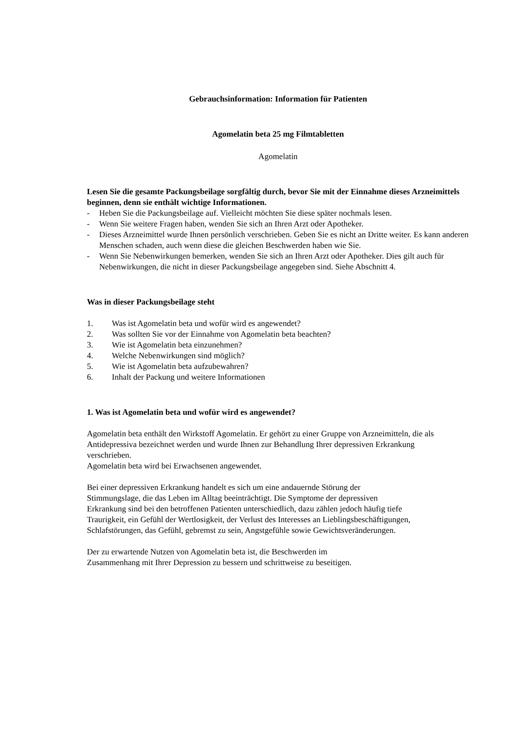Gebrauchsinformation: Information für Patienten
Agomelatin beta 25 mg Filmtabletten
Agomelatin
Lesen Sie die gesamte Packungsbeilage sorgfältig durch, bevor Sie mit der Einnahme dieses Arzneimittels beginnen, denn sie enthält wichtige Informationen.
- Heben Sie die Packungsbeilage auf. Vielleicht möchten Sie diese später nochmals lesen.
- Wenn Sie weitere Fragen haben, wenden Sie sich an Ihren Arzt oder Apotheker.
- Dieses Arzneimittel wurde Ihnen persönlich verschrieben. Geben Sie es nicht an Dritte weiter. Es kann anderen Menschen schaden, auch wenn diese die gleichen Beschwerden haben wie Sie.
- Wenn Sie Nebenwirkungen bemerken, wenden Sie sich an Ihren Arzt oder Apotheker. Dies gilt auch für Nebenwirkungen, die nicht in dieser Packungsbeilage angegeben sind. Siehe Abschnitt 4.
Was in dieser Packungsbeilage steht
1. Was ist Agomelatin beta und wofür wird es angewendet?
2. Was sollten Sie vor der Einnahme von Agomelatin beta beachten?
3. Wie ist Agomelatin beta einzunehmen?
4. Welche Nebenwirkungen sind möglich?
5. Wie ist Agomelatin beta aufzubewahren?
6. Inhalt der Packung und weitere Informationen
1. Was ist Agomelatin beta und wofür wird es angewendet?
Agomelatin beta enthält den Wirkstoff Agomelatin. Er gehört zu einer Gruppe von Arzneimitteln, die als Antidepressiva bezeichnet werden und wurde Ihnen zur Behandlung Ihrer depressiven Erkrankung verschrieben.
Agomelatin beta wird bei Erwachsenen angewendet.
Bei einer depressiven Erkrankung handelt es sich um eine andauernde Störung der
Stimmungslage, die das Leben im Alltag beeinträchtigt. Die Symptome der depressiven
Erkrankung sind bei den betroffenen Patienten unterschiedlich, dazu zählen jedoch häufig tiefe
Traurigkeit, ein Gefühl der Wertlosigkeit, der Verlust des Interesses an Lieblingsbeschäftigungen,
Schlafstörungen, das Gefühl, gebremst zu sein, Angstgefühle sowie Gewichtsveränderungen.
Der zu erwartende Nutzen von Agomelatin beta ist, die Beschwerden im
Zusammenhang mit Ihrer Depression zu bessern und schrittweise zu beseitigen.